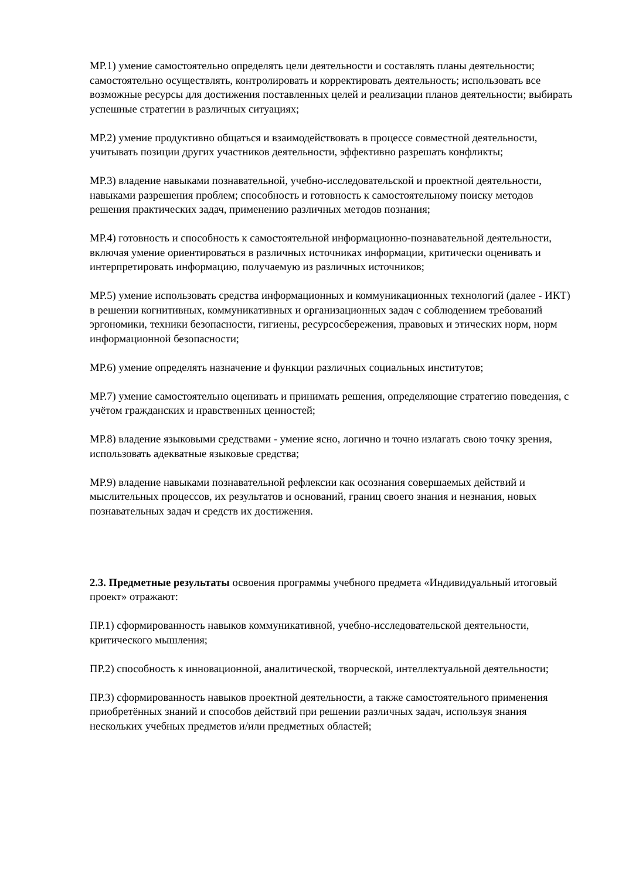МР.1) умение самостоятельно определять цели деятельности и составлять планы деятельности; самостоятельно осуществлять, контролировать и корректировать деятельность; использовать все возможные ресурсы для достижения поставленных целей и реализации планов деятельности; выбирать успешные стратегии в различных ситуациях;
МР.2) умение продуктивно общаться и взаимодействовать в процессе совместной деятельности, учитывать позиции других участников деятельности, эффективно разрешать конфликты;
МР.3) владение навыками познавательной, учебно-исследовательской и проектной деятельности, навыками разрешения проблем; способность и готовность к самостоятельному поиску методов решения практических задач, применению различных методов познания;
МР.4) готовность и способность к самостоятельной информационно-познавательной деятельности, включая умение ориентироваться в различных источниках информации, критически оценивать и интерпретировать информацию, получаемую из различных источников;
МР.5) умение использовать средства информационных и коммуникационных технологий (далее - ИКТ) в решении когнитивных, коммуникативных и организационных задач с соблюдением требований эргономики, техники безопасности, гигиены, ресурсосбережения, правовых и этических норм, норм информационной безопасности;
МР.6) умение определять назначение и функции различных социальных институтов;
МР.7) умение самостоятельно оценивать и принимать решения, определяющие стратегию поведения, с учётом гражданских и нравственных ценностей;
МР.8) владение языковыми средствами - умение ясно, логично и точно излагать свою точку зрения, использовать адекватные языковые средства;
МР.9) владение навыками познавательной рефлексии как осознания совершаемых действий и мыслительных процессов, их результатов и оснований, границ своего знания и незнания, новых познавательных задач и средств их достижения.
2.3. Предметные результаты освоения программы учебного предмета «Индивидуальный итоговый проект» отражают:
ПР.1) сформированность навыков коммуникативной, учебно-исследовательской деятельности, критического мышления;
ПР.2) способность к инновационной, аналитической, творческой, интеллектуальной деятельности;
ПР.3) сформированность навыков проектной деятельности, а также самостоятельного применения приобретённых знаний и способов действий при решении различных задач, используя знания нескольких учебных предметов и/или предметных областей;